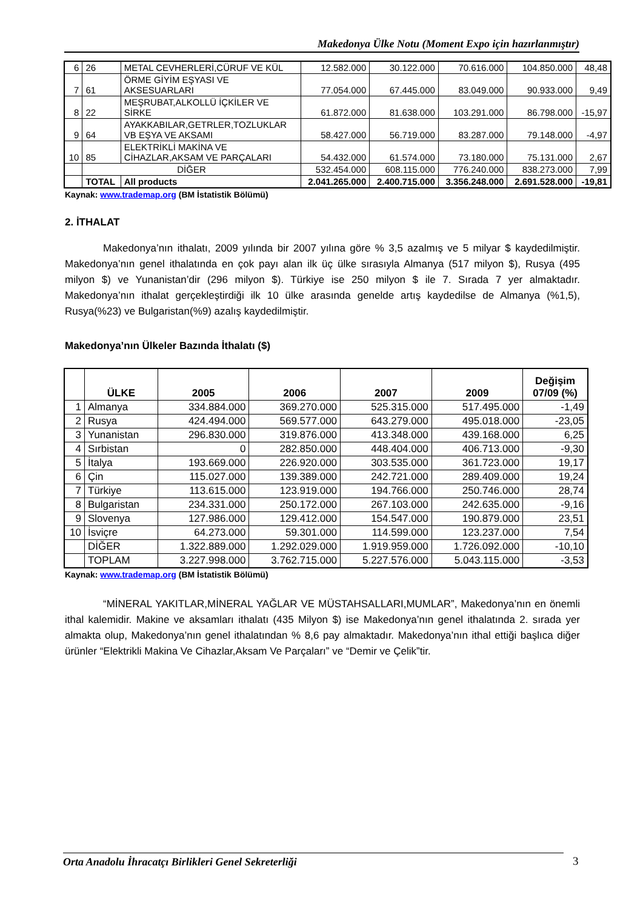Makedonya Ülke Notu (Moment Expo için hazırlanmıştır)
| 6 | 26 | METAL CEVHERLERİ,CÜRUF VE KÜL | 12.582.000 | 30.122.000 | 70.616.000 | 104.850.000 | 48,48 |
| 7 | 61 | ÖRME GİYİM EŞYASI VE AKSESUARLARI | 77.054.000 | 67.445.000 | 83.049.000 | 90.933.000 | 9,49 |
| 8 | 22 | MEŞRUBAT,ALKOLLÜ İÇKİLER VE SİRKE | 61.872.000 | 81.638.000 | 103.291.000 | 86.798.000 | -15,97 |
| 9 | 64 | AYAKKABILAR,GETRLER,TOZLUKLAR VB EŞYA VE AKSAMI | 58.427.000 | 56.719.000 | 83.287.000 | 79.148.000 | -4,97 |
| 10 | 85 | ELEKTRİKLİ MAKİNA VE CİHAZLAR,AKSAM VE PARÇALARI | 54.432.000 | 61.574.000 | 73.180.000 | 75.131.000 | 2,67 |
| | DİĞER | | 532.454.000 | 608.115.000 | 776.240.000 | 838.273.000 | 7,99 |
| | TOTAL | All products | 2.041.265.000 | 2.400.715.000 | 3.356.248.000 | 2.691.528.000 | -19,81 |
Kaynak: www.trademap.org (BM İstatistik Bölümü)
2. İTHALAT
Makedonya’nın ithalatı, 2009 yılında bir 2007 yılına göre % 3,5 azalmış ve 5 milyar $ kaydedilmiştir. Makedonya’nın genel ithalatında en çok payı alan ilk üç ülke sırasıyla Almanya (517 milyon $), Rusya (495 milyon $) ve Yunanistan’dir (296 milyon $). Türkiye ise 250 milyon $ ile 7. Sırada 7 yer almaktadır. Makedonya’nın ithalat gerçekleştirdiği ilk 10 ülke arasında genelde artış kaydedilse de Almanya (%1,5), Rusya(%23) ve Bulgaristan(%9) azalış kaydedilmiştir.
Makedonya’nın Ülkeler Bazında İthalatı ($)
| | ÜLKE | 2005 | 2006 | 2007 | 2009 | Değişim 07/09 (%) |
| --- | --- | --- | --- | --- | --- | --- |
| 1 | Almanya | 334.884.000 | 369.270.000 | 525.315.000 | 517.495.000 | -1,49 |
| 2 | Rusya | 424.494.000 | 569.577.000 | 643.279.000 | 495.018.000 | -23,05 |
| 3 | Yunanistan | 296.830.000 | 319.876.000 | 413.348.000 | 439.168.000 | 6,25 |
| 4 | Sırbistan | 0 | 282.850.000 | 448.404.000 | 406.713.000 | -9,30 |
| 5 | İtalya | 193.669.000 | 226.920.000 | 303.535.000 | 361.723.000 | 19,17 |
| 6 | Çin | 115.027.000 | 139.389.000 | 242.721.000 | 289.409.000 | 19,24 |
| 7 | Türkiye | 113.615.000 | 123.919.000 | 194.766.000 | 250.746.000 | 28,74 |
| 8 | Bulgaristan | 234.331.000 | 250.172.000 | 267.103.000 | 242.635.000 | -9,16 |
| 9 | Slovenya | 127.986.000 | 129.412.000 | 154.547.000 | 190.879.000 | 23,51 |
| 10 | İsviçre | 64.273.000 | 59.301.000 | 114.599.000 | 123.237.000 | 7,54 |
| | DİĞER | 1.322.889.000 | 1.292.029.000 | 1.919.959.000 | 1.726.092.000 | -10,10 |
| | TOPLAM | 3.227.998.000 | 3.762.715.000 | 5.227.576.000 | 5.043.115.000 | -3,53 |
Kaynak: www.trademap.org (BM İstatistik Bölümü)
“MİNERAL YAKITLAR,MİNERAL YAĞLAR VE MÜSTAHSALLARI,MUMLAR”, Makedonya’nın en önemli ithal kalemidir. Makine ve aksamları ithalatı (435 Milyon $) ise Makedonya’nın genel ithalatında 2. sırada yer almakta olup, Makedonya’nın genel ithalatından % 8,6 pay almaktadır. Makedonya’nın ithal ettiği başlıca diğer ürünler “Elektrikli Makina Ve Cihazlar,Aksam Ve Parçaları” ve “Demir ve Çelik”tir.
Orta Anadolu İhracatçı Birlikleri Genel Sekreterliği 3